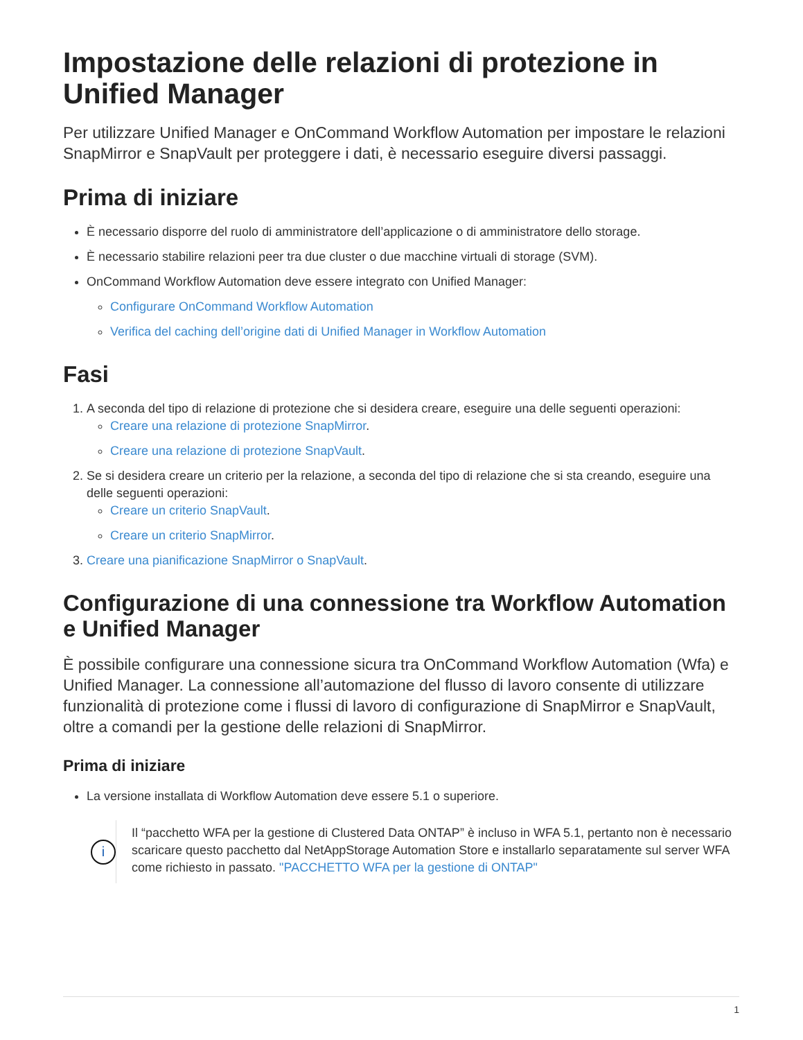Impostazione delle relazioni di protezione in Unified Manager
Per utilizzare Unified Manager e OnCommand Workflow Automation per impostare le relazioni SnapMirror e SnapVault per proteggere i dati, è necessario eseguire diversi passaggi.
Prima di iniziare
È necessario disporre del ruolo di amministratore dell’applicazione o di amministratore dello storage.
È necessario stabilire relazioni peer tra due cluster o due macchine virtuali di storage (SVM).
OnCommand Workflow Automation deve essere integrato con Unified Manager:
Configurare OnCommand Workflow Automation
Verifica del caching dell’origine dati di Unified Manager in Workflow Automation
Fasi
1. A seconda del tipo di relazione di protezione che si desidera creare, eseguire una delle seguenti operazioni:
Creare una relazione di protezione SnapMirror.
Creare una relazione di protezione SnapVault.
2. Se si desidera creare un criterio per la relazione, a seconda del tipo di relazione che si sta creando, eseguire una delle seguenti operazioni:
Creare un criterio SnapVault.
Creare un criterio SnapMirror.
3. Creare una pianificazione SnapMirror o SnapVault.
Configurazione di una connessione tra Workflow Automation e Unified Manager
È possibile configurare una connessione sicura tra OnCommand Workflow Automation (Wfa) e Unified Manager. La connessione all’automazione del flusso di lavoro consente di utilizzare funzionalità di protezione come i flussi di lavoro di configurazione di SnapMirror e SnapVault, oltre a comandi per la gestione delle relazioni di SnapMirror.
Prima di iniziare
La versione installata di Workflow Automation deve essere 5.1 o superiore.
i
Il “pacchetto WFA per la gestione di Clustered Data ONTAP” è incluso in WFA 5.1, pertanto non è necessario scaricare questo pacchetto dal NetAppStorage Automation Store e installarlo separatamente sul server WFA come richiesto in passato. "PACCHETTO WFA per la gestione di ONTAP"
1